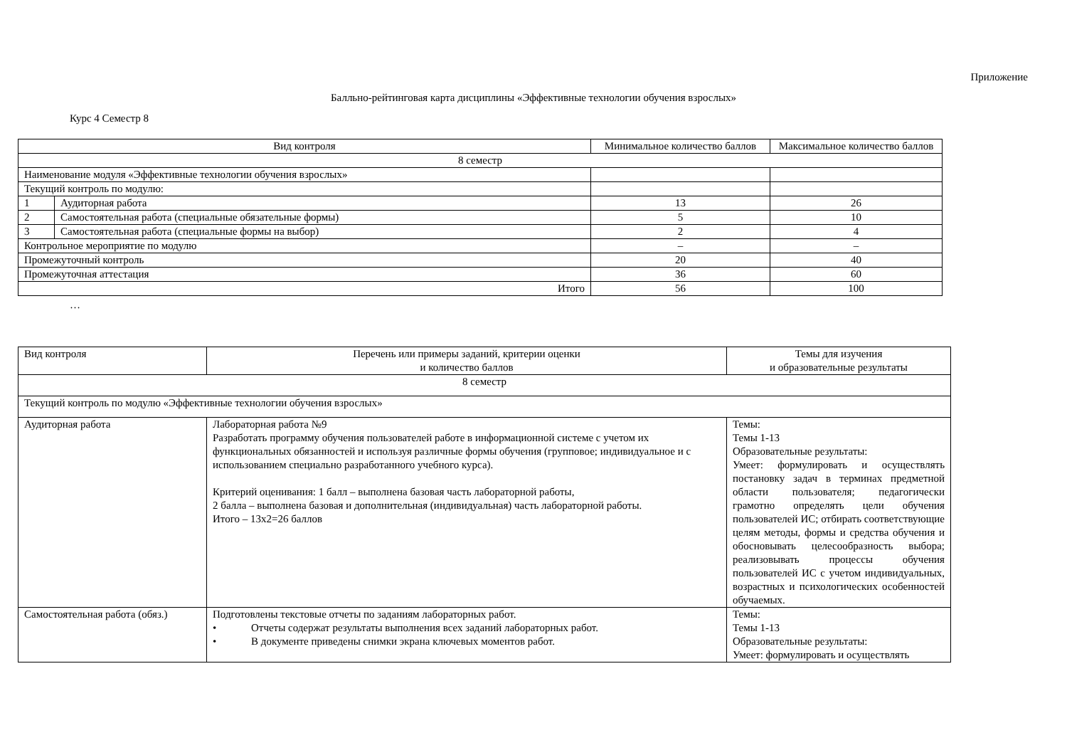Приложение
Балльно-рейтинговая карта дисциплины «Эффективные технологии обучения взрослых»
Курс 4 Семестр 8
| Вид контроля | | Минимальное количество баллов | Максимальное количество баллов |
| --- | --- | --- | --- |
| 8 семестр | | | |
| Наименование модуля «Эффективные технологии обучения взрослых» | | | |
| Текущий контроль по модулю: | | | |
| 1 | Аудиторная работа | 13 | 26 |
| 2 | Самостоятельная работа (специальные обязательные формы) | 5 | 10 |
| 3 | Самостоятельная работа (специальные формы на выбор) | 2 | 4 |
| Контрольное мероприятие по модулю | | – | – |
| Промежуточный контроль | | 20 | 40 |
| Промежуточная аттестация | | 36 | 60 |
| Итого | | 56 | 100 |
…
| Вид контроля | Перечень или примеры заданий, критерии оценки и количество баллов | Темы для изучения и образовательные результаты |
| --- | --- | --- |
| 8 семестр | | |
| Текущий контроль по модулю «Эффективные технологии обучения взрослых» | | |
| Аудиторная работа | Лабораторная работа №9 Разработать программу обучения пользователей работе в информационной системе с учетом их функциональных обязанностей и используя различные формы обучения (групповое; индивидуальное и с использованием специально разработанного учебного курса). Критерий оценивания: 1 балл – выполнена базовая часть лабораторной работы, 2 балла – выполнена базовая и дополнительная (индивидуальная) часть лабораторной работы. Итого – 13х2=26 баллов | Темы: Темы 1-13 Образовательные результаты: Умеет: формулировать и осуществлять постановку задач в терминах предметной области пользователя; педагогически грамотно определять цели обучения пользователей ИС; отбирать соответствующие целям методы, формы и средства обучения и обосновывать целесообразность выбора; реализовывать процессы обучения пользователей ИС с учетом индивидуальных, возрастных и психологических особенностей обучаемых. |
| Самостоятельная работа (обяз.) | Подготовлены текстовые отчеты по заданиям лабораторных работ. • Отчеты содержат результаты выполнения всех заданий лабораторных работ. • В документе приведены снимки экрана ключевых моментов работ. | Темы: Темы 1-13 Образовательные результаты: Умеет: формулировать и осуществлять |